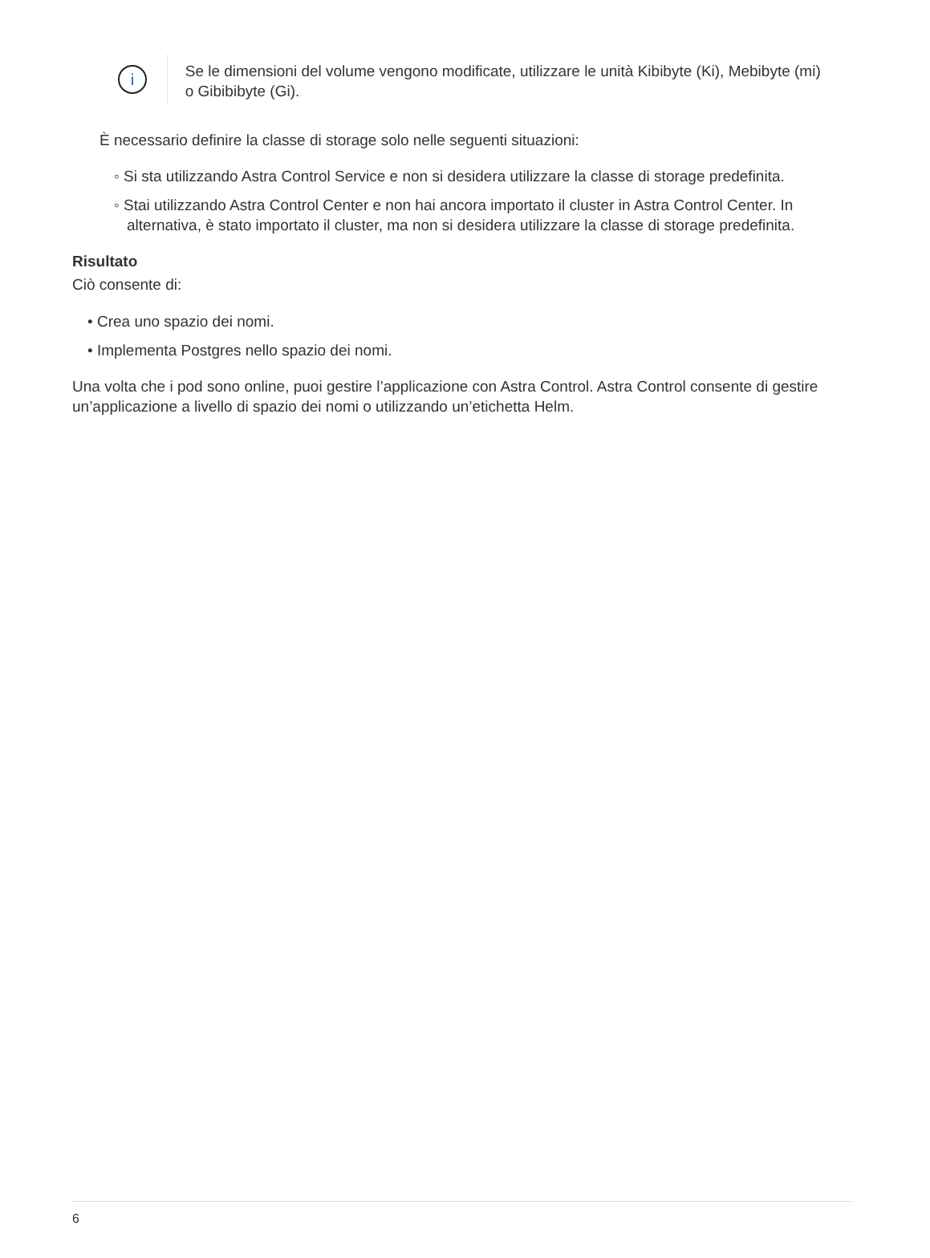i
Se le dimensioni del volume vengono modificate, utilizzare le unità Kibibyte (Ki), Mebibyte (mi) o Gibibibyte (Gi).
È necessario definire la classe di storage solo nelle seguenti situazioni:
◦ Si sta utilizzando Astra Control Service e non si desidera utilizzare la classe di storage predefinita.
◦ Stai utilizzando Astra Control Center e non hai ancora importato il cluster in Astra Control Center. In alternativa, è stato importato il cluster, ma non si desidera utilizzare la classe di storage predefinita.
Risultato
Ciò consente di:
• Crea uno spazio dei nomi.
• Implementa Postgres nello spazio dei nomi.
Una volta che i pod sono online, puoi gestire l’applicazione con Astra Control. Astra Control consente di gestire un’applicazione a livello di spazio dei nomi o utilizzando un’etichetta Helm.
6